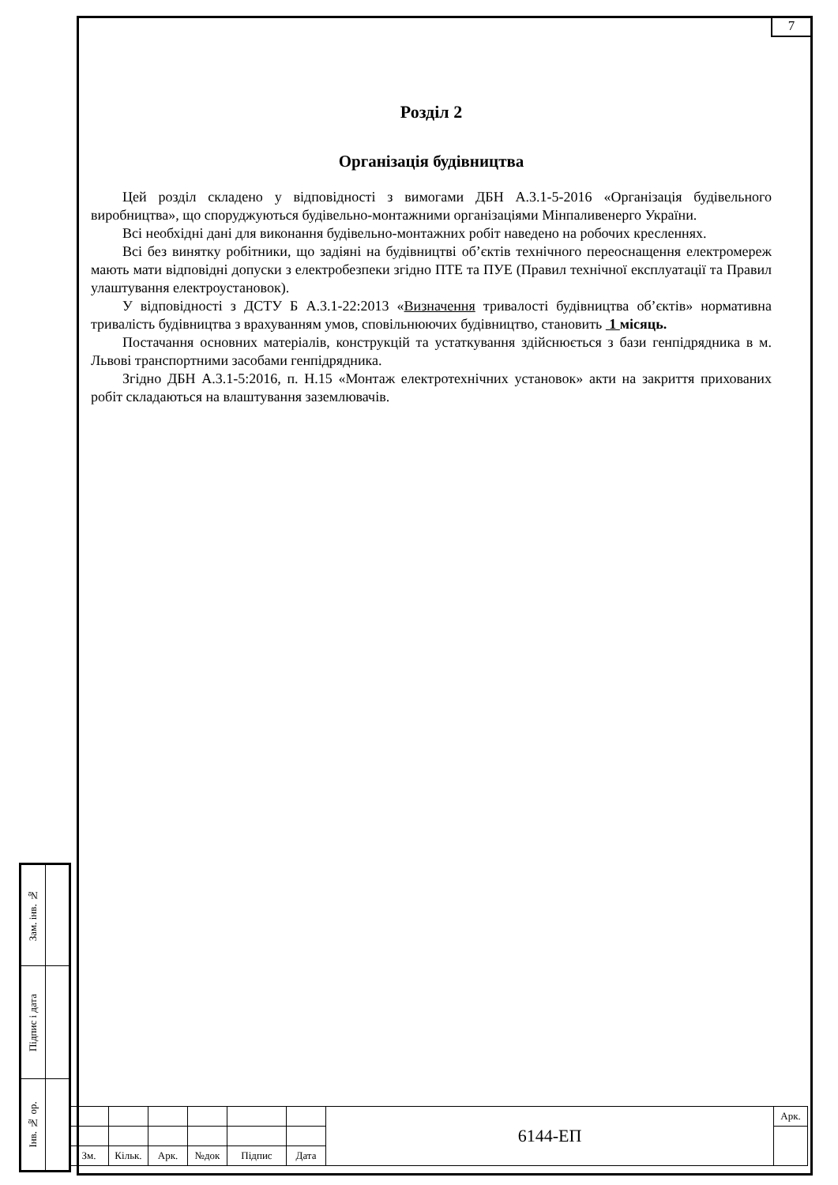7
Розділ 2
Організація будівництва
Цей розділ складено у відповідності з вимогами ДБН А.3.1-5-2016 «Організація будівельного виробництва», що споруджуються будівельно-монтажними організаціями Мінпаливенерго України.
Всі необхідні дані для виконання будівельно-монтажних робіт наведено на робочих кресленнях.
Всі без винятку робітники, що задіяні на будівництві об’єктів технічного переоснащення електромереж мають мати відповідні допуски з електробезпеки згідно ПТЕ та ПУЕ (Правил технічної експлуатації та Правил улаштування електроустановок).
У відповідності з ДСТУ Б А.3.1-22:2013 «Визначення тривалості будівництва об’єктів» нормативна тривалість будівництва з врахуванням умов, сповільнюючих будівництво, становить 1 місяць.
Постачання основних матеріалів, конструкцій та устаткування здійснюється з бази генпідрядника в м. Львові транспортними засобами генпідрядника.
Згідно ДБН А.3.1-5:2016, п. Н.15 «Монтаж електротехнічних установок» акти на закриття прихованих робіт складаються на влаштування заземлювачів.
| Зам. інв. № | |
| Підпис і дата | |
| Інв. № ор. | |
| | | | | | | 6144-ЕП | Арк. |
| Зм. | Кільк. | Арк. | №док | Підпис | Дата | | |